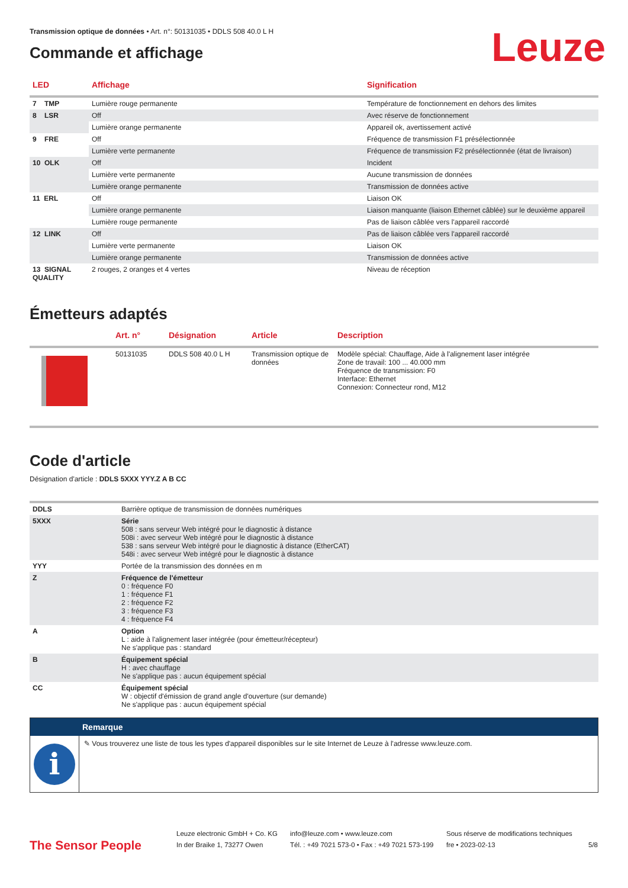Transmission optique de données • Art. n°: 50131035 • DDLS 508 40.0 L H
Leuze
Commande et affichage
| LED | Affichage | Signification |
| --- | --- | --- |
| 7 TMP | Lumière rouge permanente | Température de fonctionnement en dehors des limites |
| 8 LSR | Off | Avec réserve de fonctionnement |
| | Lumière orange permanente | Appareil ok, avertissement activé |
| 9 FRE | Off | Fréquence de transmission F1 présélectionnée |
| | Lumière verte permanente | Fréquence de transmission F2 présélectionnée (état de livraison) |
| 10 OLK | Off | Incident |
| | Lumière verte permanente | Aucune transmission de données |
| | Lumière orange permanente | Transmission de données active |
| 11 ERL | Off | Liaison OK |
| | Lumière orange permanente | Liaison manquante (liaison Ethernet câblée) sur le deuxième appareil |
| | Lumière rouge permanente | Pas de liaison câblée vers l'appareil raccordé |
| 12 LINK | Off | Pas de liaison câblée vers l'appareil raccordé |
| | Lumière verte permanente | Liaison OK |
| | Lumière orange permanente | Transmission de données active |
| 13 SIGNAL QUALITY | 2 rouges, 2 oranges et 4 vertes | Niveau de réception |
Émetteurs adaptés
| | Art. n° | Désignation | Article | Description |
| --- | --- | --- | --- | --- |
| | 50131035 | DDLS 508 40.0 L H | Transmission optique de données | Modèle spécial: Chauffage, Aide à l'alignement laser intégrée Zone de travail: 100 ... 40.000 mm Fréquence de transmission: F0 Interface: Ethernet Connexion: Connecteur rond, M12 |
Code d'article
Désignation d'article : DDLS 5XXX YYY.Z A B CC
| DDLS | Barrière optique de transmission de données numériques |
| 5XXX | Série 508 : sans serveur Web intégré pour le diagnostic à distance 508i : avec serveur Web intégré pour le diagnostic à distance 538 : sans serveur Web intégré pour le diagnostic à distance (EtherCAT) 548i : avec serveur Web intégré pour le diagnostic à distance |
| YYY | Portée de la transmission des données en m |
| Z | Fréquence de l'émetteur 0 : fréquence F0 1 : fréquence F1 2 : fréquence F2 3 : fréquence F3 4 : fréquence F4 |
| A | Option L : aide à l'alignement laser intégrée (pour émetteur/récepteur) Ne s'applique pas : standard |
| B | Équipement spécial H : avec chauffage Ne s'applique pas : aucun équipement spécial |
| CC | Équipement spécial W : objectif d'émission de grand angle d'ouverture (sur demande) Ne s'applique pas : aucun équipement spécial |
Remarque
i
✎ Vous trouverez une liste de tous les types d'appareil disponibles sur le site Internet de Leuze à l'adresse www.leuze.com.
The Sensor People
Leuze electronic GmbH + Co. KG
In der Braike 1, 73277 Owen
info@leuze.com • www.leuze.com
Tél. : +49 7021 573-0 • Fax : +49 7021 573-199
Sous réserve de modifications techniques
fre • 2023-02-13
5/8